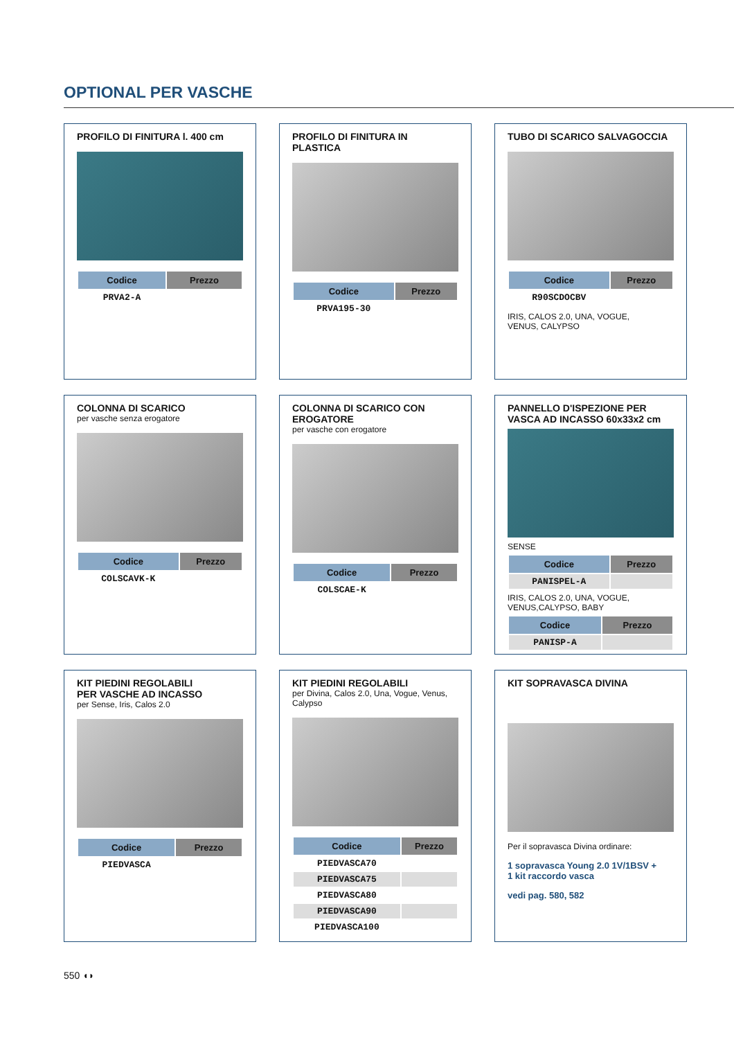OPTIONAL PER VASCHE
PROFILO DI FINITURA l. 400 cm
| Codice | Prezzo |
| --- | --- |
| PRVA2-A | |
PROFILO DI FINITURA IN PLASTICA
| Codice | Prezzo |
| --- | --- |
| PRVA195-30 | |
TUBO DI SCARICO SALVAGOCCIA
| Codice | Prezzo |
| --- | --- |
| R90SCDOCBV | |
IRIS, CALOS 2.0, UNA, VOGUE,
VENUS, CALYPSO
COLONNA DI SCARICO
per vasche senza erogatore
| Codice | Prezzo |
| --- | --- |
| COLSCAVK-K | |
COLONNA DI SCARICO CON EROGATORE
per vasche con erogatore
| Codice | Prezzo |
| --- | --- |
| COLSCAE-K | |
PANNELLO D'ISPEZIONE PER VASCA AD INCASSO 60x33x2 cm
SENSE
| Codice | Prezzo |
| --- | --- |
| PANISPEL-A | |
IRIS, CALOS 2.0, UNA, VOGUE,
VENUS,CALYPSO, BABY
| Codice | Prezzo |
| --- | --- |
| PANISP-A | |
KIT PIEDINI REGOLABILI
PER VASCHE AD INCASSO
per Sense, Iris, Calos 2.0
| Codice | Prezzo |
| --- | --- |
| PIEDVASCA | |
KIT PIEDINI REGOLABILI
per Divina, Calos 2.0, Una, Vogue, Venus, Calypso
| Codice | Prezzo |
| --- | --- |
| PIEDVASCA70 | |
| PIEDVASCA75 | |
| PIEDVASCA80 | |
| PIEDVASCA90 | |
| PIEDVASCA100 | |
KIT SOPRAVASCA DIVINA
Per il sopravasca Divina ordinare:
1 sopravasca Young 2.0 1V/1BSV +
1 kit raccordo vasca
vedi pag. 580, 582
550 ◖◗